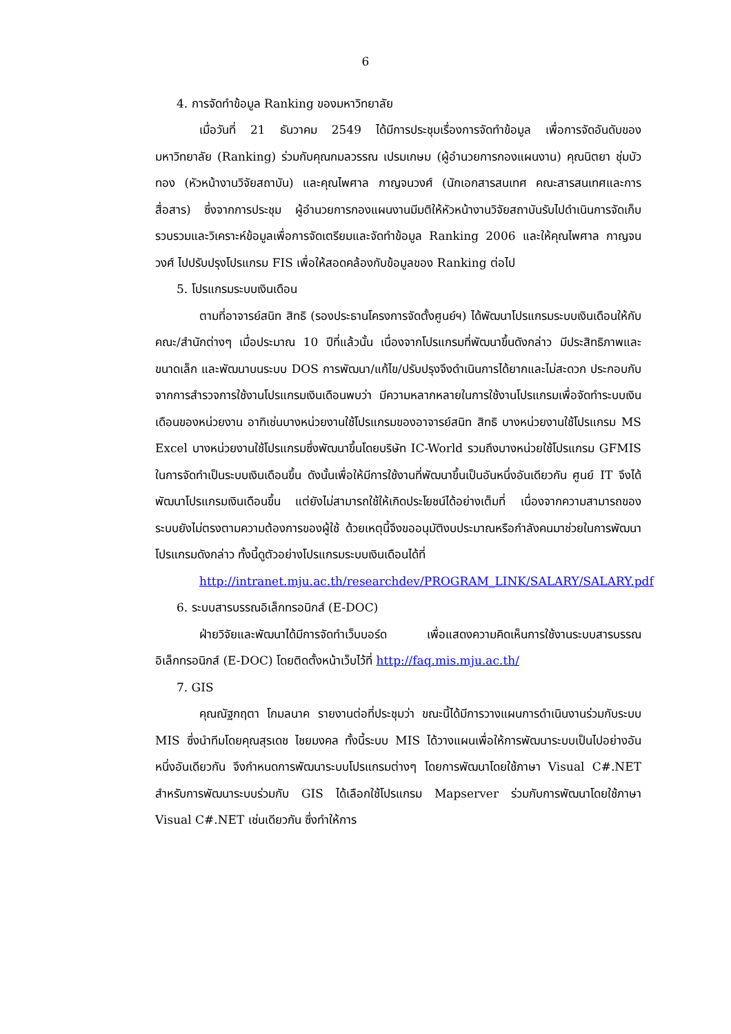6
4. การจัดทำข้อมูล Ranking ของมหาวิทยาลัย
เมื่อวันที่ 21 ธันวาคม 2549 ได้มีการประชุมเรื่องการจัดทำข้อมูล เพื่อการจัดอันดับของมหาวิทยาลัย (Ranking) ร่วมกับคุณกมลวรรณ เปรมเกษม (ผู้อำนวยการกองแผนงาน) คุณนิตยา ชุ่มบัวทอง (หัวหน้างานวิจัยสถาบัน) และคุณไพศาล กาญจนวงศ์ (นักเอกสารสนเทศ คณะสารสนเทศและการสื่อสาร) ซึ่งจากการประชุม ผู้อำนวยการกองแผนงานมีมติให้หัวหน้างานวิจัยสถาบันรับไปดำเนินการจัดเก็บรวบรวมและวิเคราะห์ข้อมูลเพื่อการจัดเตรียมและจัดทำข้อมูล Ranking 2006 และให้คุณไพศาล กาญจนวงศ์ ไปปรับปรุงโปรแกรม FIS เพื่อให้สอดคล้องกับข้อมูลของ Ranking ต่อไป
5. โปรแกรมระบบเงินเดือน
ตามที่อาจารย์สนิท สิทธิ (รองประธานโครงการจัดตั้งศูนย์ฯ) ได้พัฒนาโปรแกรมระบบเงินเดือนให้กับคณะ/สำนักต่างๆ เมื่อประมาณ 10 ปีที่แล้วนั้น เนื่องจากโปรแกรมที่พัฒนาขึ้นดังกล่าว มีประสิทธิภาพและขนาดเล็ก และพัฒนาบนระบบ DOS การพัฒนา/แก้ไข/ปรับปรุงจึงดำเนินการได้ยากและไม่สะดวก ประกอบกับจากการสำรวจการใช้งานโปรแกรมเงินเดือนพบว่า มีความหลากหลายในการใช้งานโปรแกรมเพื่อจัดทำระบบเงินเดือนของหน่วยงาน อาทิเช่นบางหน่วยงานใช้โปรแกรมของอาจารย์สนิท สิทธิ บางหน่วยงานใช้โปรแกรม MS Excel บางหน่วยงานใช้โปรแกรมซึ่งพัฒนาขึ้นโดยบริษัท IC-World รวมถึงบางหน่วยใช้โปรแกรม GFMIS ในการจัดทำเป็นระบบเงินเดือนขึ้น ดังนั้นเพื่อให้มีการใช้งานที่พัฒนาขึ้นเป็นอันหนึ่งอันเดียวกัน ศูนย์ IT จึงได้พัฒนาโปรแกรมเงินเดือนขึ้น แต่ยังไม่สามารถใช้ให้เกิดประโยชน์ได้อย่างเต็มที่ เนื่องจากความสามารถของระบบยังไม่ตรงตามความต้องการของผู้ใช้ ด้วยเหตุนี้จึงขออนุมัติงบประมาณหรือกำลังคนมาช่วยในการพัฒนาโปรแกรมดังกล่าว ทั้งนี้ดูตัวอย่างโปรแกรมระบบเงินเดือนได้ที่
http://intranet.mju.ac.th/researchdev/PROGRAM_LINK/SALARY/SALARY.pdf
6. ระบบสารบรรณอิเล็กทรอนิกส์ (E-DOC)
ฝ่ายวิจัยและพัฒนาได้มีการจัดทำเว็บบอร์ด เพื่อแสดงความคิดเห็นการใช้งานระบบสารบรรณอิเล็กทรอนิกส์ (E-DOC) โดยติดตั้งหน้าเว็บไว้ที่ http://faq.mis.mju.ac.th/
7. GIS
คุณณัฐกฤตา โกมลนาค รายงานต่อที่ประชุมว่า ขณะนี้ได้มีการวางแผนการดำเนินงานร่วมกับระบบ MIS ซึ่งนำทีมโดยคุณสุรเดช ไชยมงคล ทั้งนี้ระบบ MIS ได้วางแผนเพื่อให้การพัฒนาระบบเป็นไปอย่างอันหนึ่งอันเดียวกัน จึงกำหนดการพัฒนาระบบโปรแกรมต่างๆ โดยการพัฒนาโดยใช้ภาษา Visual C#.NET สำหรับการพัฒนาระบบร่วมกับ GIS ได้เลือกใช้โปรแกรม Mapserver ร่วมกับการพัฒนาโดยใช้ภาษา Visual C#.NET เช่นเดียวกัน ซึ่งทำให้การ